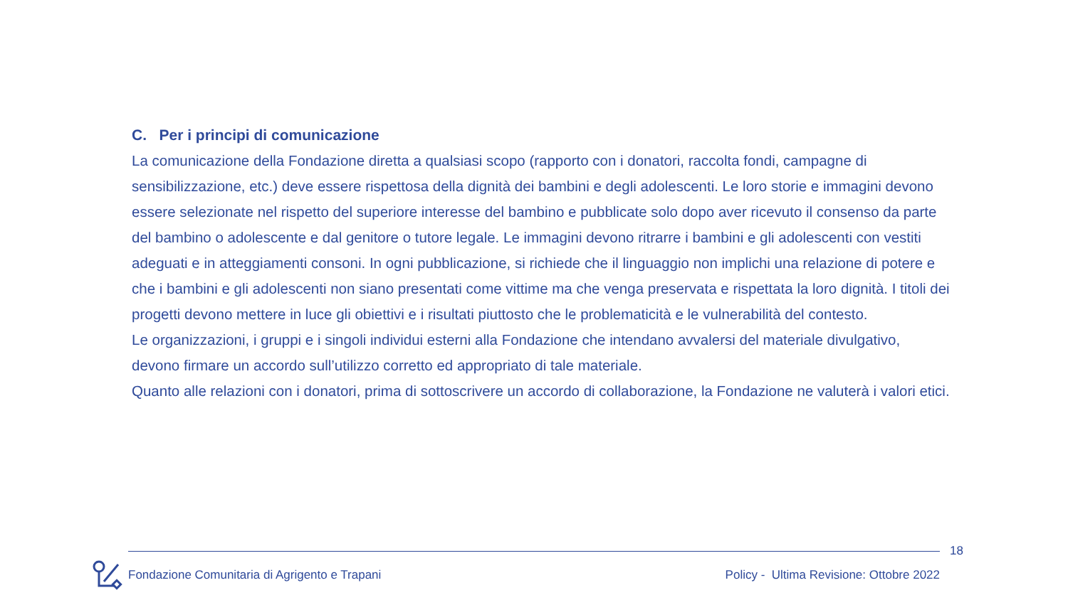C. Per i principi di comunicazione
La comunicazione della Fondazione diretta a qualsiasi scopo (rapporto con i donatori, raccolta fondi, campagne di sensibilizzazione, etc.) deve essere rispettosa della dignità dei bambini e degli adolescenti. Le loro storie e immagini devono essere selezionate nel rispetto del superiore interesse del bambino e pubblicate solo dopo aver ricevuto il consenso da parte del bambino o adolescente e dal genitore o tutore legale. Le immagini devono ritrarre i bambini e gli adolescenti con vestiti adeguati e in atteggiamenti consoni. In ogni pubblicazione, si richiede che il linguaggio non implichi una relazione di potere e che i bambini e gli adolescenti non siano presentati come vittime ma che venga preservata e rispettata la loro dignità. I titoli dei progetti devono mettere in luce gli obiettivi e i risultati piuttosto che le problematicità e le vulnerabilità del contesto.
Le organizzazioni, i gruppi e i singoli individui esterni alla Fondazione che intendano avvalersi del materiale divulgativo, devono firmare un accordo sull’utilizzo corretto ed appropriato di tale materiale.
Quanto alle relazioni con i donatori, prima di sottoscrivere un accordo di collaborazione, la Fondazione ne valuterà i valori etici.
18
Fondazione Comunitaria di Agrigento e Trapani
Policy - Ultima Revisione: Ottobre 2022